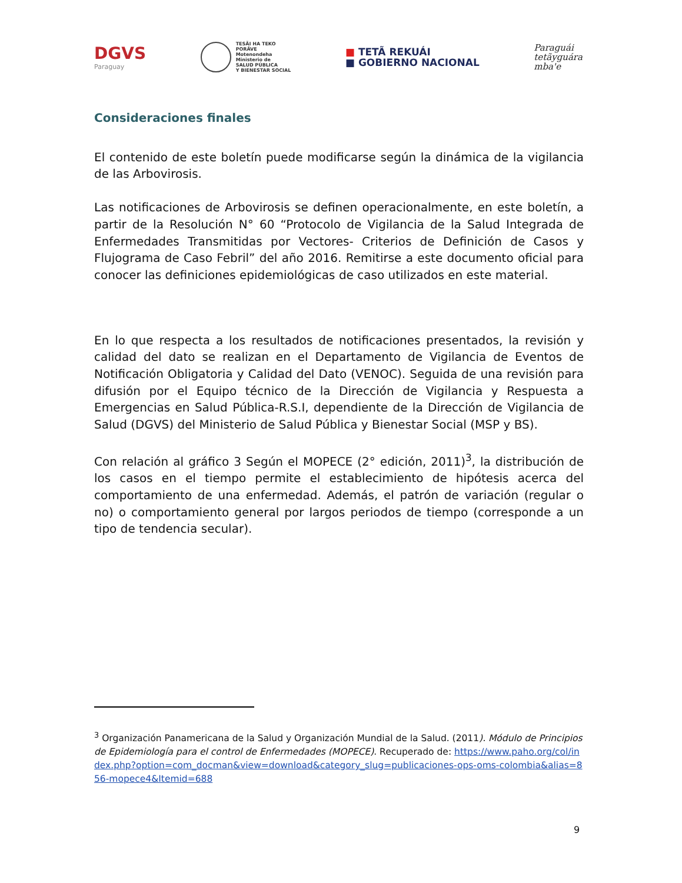DGVS
Paraguay
TESÃI HA TEKO
PORÃVE
Motenondeha
Ministerio de
SALUD PÚBLICA
Y BIENESTAR SOCIAL
■ TETÃ REKUÁI
■ GOBIERNO NACIONAL
Paraguái
tetãyguára
mba'e
Consideraciones finales
El contenido de este boletín puede modificarse según la dinámica de la vigilancia de las Arbovirosis.
Las notificaciones de Arbovirosis se definen operacionalmente, en este boletín, a partir de la Resolución N° 60 “Protocolo de Vigilancia de la Salud Integrada de Enfermedades Transmitidas por Vectores- Criterios de Definición de Casos y Flujograma de Caso Febril” del año 2016. Remitirse a este documento oficial para conocer las definiciones epidemiológicas de caso utilizados en este material.
En lo que respecta a los resultados de notificaciones presentados, la revisión y calidad del dato se realizan en el Departamento de Vigilancia de Eventos de Notificación Obligatoria y Calidad del Dato (VENOC). Seguida de una revisión para difusión por el Equipo técnico de la Dirección de Vigilancia y Respuesta a Emergencias en Salud Pública-R.S.I, dependiente de la Dirección de Vigilancia de Salud (DGVS) del Ministerio de Salud Pública y Bienestar Social (MSP y BS).
Con relación al gráfico 3 Según el MOPECE (2° edición, 2011)<sup>3</sup>, la distribución de los casos en el tiempo permite el establecimiento de hipótesis acerca del comportamiento de una enfermedad. Además, el patrón de variación (regular o no) o comportamiento general por largos periodos de tiempo (corresponde a un tipo de tendencia secular).
<sup>3</sup> Organización Panamericana de la Salud y Organización Mundial de la Salud. (2011). Módulo de Principios de Epidemiología para el control de Enfermedades (MOPECE). Recuperado de: https://www.paho.org/col/index.php?option=com_docman&view=download&category_slug=publicaciones-ops-oms-colombia&alias=856-mopece4&Itemid=688
9